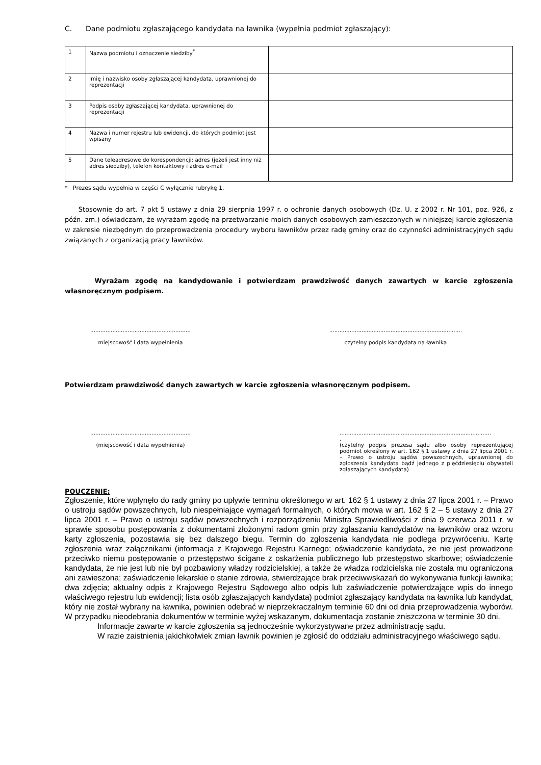C. Dane podmiotu zgłaszającego kandydata na ławnika (wypełnia podmiot zgłaszający):
| 1 | Nazwa podmiotu i oznaczenie siedziby<sup>*</sup> | |
| 2 | Imię i nazwisko osoby zgłaszającej kandydata, uprawnionej do reprezentacji | |
| 3 | Podpis osoby zgłaszającej kandydata, uprawnionej do reprezentacji | |
| 4 | Nazwa i numer rejestru lub ewidencji, do których podmiot jest wpisany | |
| 5 | Dane teleadresowe do korespondencji: adres (jeżeli jest inny niż adres siedziby), telefon kontaktowy i adres e-mail | |
* Prezes sądu wypełnia w części C wyłącznie rubrykę 1.
Stosownie do art. 7 pkt 5 ustawy z dnia 29 sierpnia 1997 r. o ochronie danych osobowych (Dz. U. z 2002 r. Nr 101, poz. 926, z późn. zm.) oświadczam, że wyrażam zgodę na przetwarzanie moich danych osobowych zamieszczonych w niniejszej karcie zgłoszenia w zakresie niezbędnym do przeprowadzenia procedury wyboru ławników przez radę gminy oraz do czynności administracyjnych sądu związanych z organizacją pracy ławników.
Wyrażam zgodę na kandydowanie i potwierdzam prawdziwość danych zawartych w karcie zgłoszenia własnoręcznym podpisem.
...........................................................
miejscowość i data wypełnienia
..............................................................................
czytelny podpis kandydata na ławnika
Potwierdzam prawdziwość danych zawartych w karcie zgłoszenia własnoręcznym podpisem.
...........................................................
(miejscowość i data wypełnienia)
.........................................................................................
.
(czytelny podpis prezesa sądu albo osoby reprezentującej podmiot określony w art. 162 § 1 ustawy z dnia 27 lipca 2001 r. – Prawo o ustroju sądów powszechnych, uprawnionej do zgłoszenia kandydata bądź jednego z pięćdziesięciu obywateli zgłaszających kandydata)
POUCZENIE:
Zgłoszenie, które wpłynęło do rady gminy po upływie terminu określonego w art. 162 § 1 ustawy z dnia 27 lipca 2001 r. – Prawo o ustroju sądów powszechnych, lub niespełniające wymagań formalnych, o których mowa w art. 162 § 2 – 5 ustawy z dnia 27 lipca 2001 r. – Prawo o ustroju sądów powszechnych i rozporządzeniu Ministra Sprawiedliwości z dnia 9 czerwca 2011 r. w sprawie sposobu postępowania z dokumentami złożonymi radom gmin przy zgłaszaniu kandydatów na ławników oraz wzoru karty zgłoszenia, pozostawia się bez dalszego biegu. Termin do zgłoszenia kandydata nie podlega przywróceniu. Kartę zgłoszenia wraz załącznikami (informacja z Krajowego Rejestru Karnego; oświadczenie kandydata, że nie jest prowadzone przeciwko niemu postępowanie o przestępstwo ścigane z oskarżenia publicznego lub przestępstwo skarbowe; oświadczenie kandydata, że nie jest lub nie był pozbawiony władzy rodzicielskiej, a także że władza rodzicielska nie została mu ograniczona ani zawieszona; zaświadczenie lekarskie o stanie zdrowia, stwierdzające brak przeciwwskazań do wykonywania funkcji ławnika; dwa zdjęcia; aktualny odpis z Krajowego Rejestru Sądowego albo odpis lub zaświadczenie potwierdzające wpis do innego właściwego rejestru lub ewidencji; lista osób zgłaszających kandydata) podmiot zgłaszający kandydata na ławnika lub kandydat, który nie został wybrany na ławnika, powinien odebrać w nieprzekraczalnym terminie 60 dni od dnia przeprowadzenia wyborów. W przypadku nieodebrania dokumentów w terminie wyżej wskazanym, dokumentacja zostanie zniszczona w terminie 30 dni.
Informacje zawarte w karcie zgłoszenia są jednocześnie wykorzystywane przez administrację sądu.
W razie zaistnienia jakichkolwiek zmian ławnik powinien je zgłosić do oddziału administracyjnego właściwego sądu.